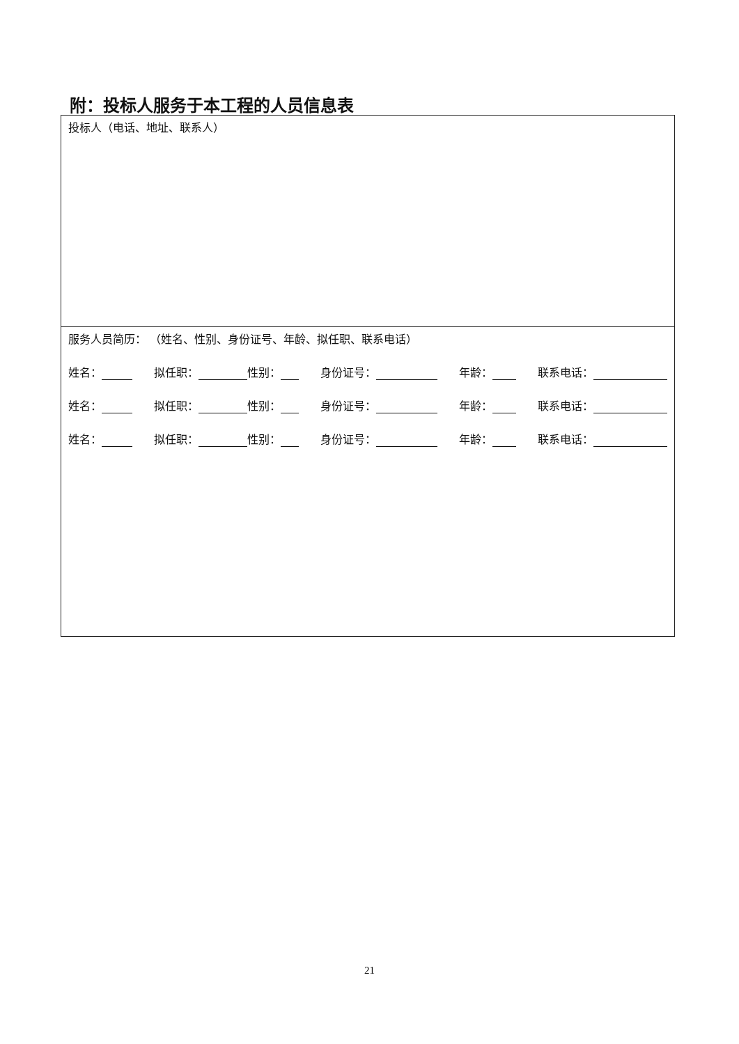附：投标人服务于本工程的人员信息表
| 投标人（电话、地址、联系人） |
| 服务人员简历： （姓名、性别、身份证号、年龄、拟任职、联系电话） 姓名： 拟任职： 性别： 身份证号： 年龄： 联系电话： 姓名： 拟任职： 性别： 身份证号： 年龄： 联系电话： 姓名： 拟任职： 性别： 身份证号： 年龄： 联系电话： |
21